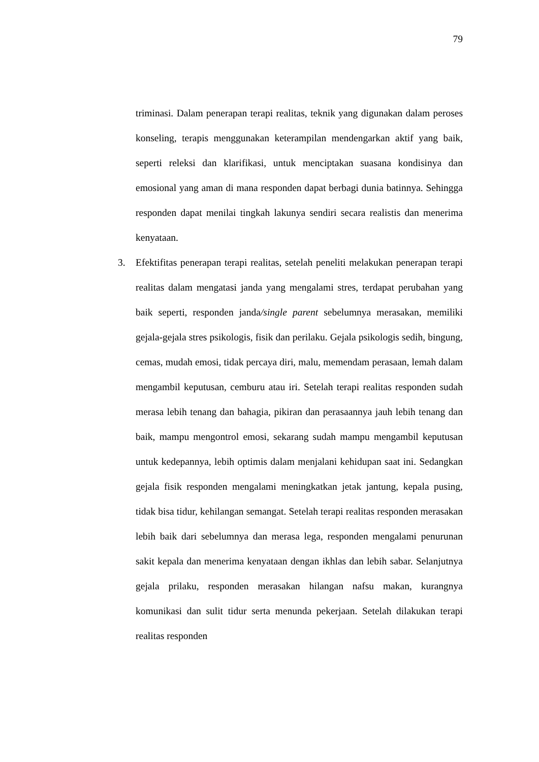79
triminasi. Dalam penerapan terapi realitas, teknik yang digunakan dalam peroses konseling, terapis menggunakan keterampilan mendengarkan aktif yang baik, seperti releksi dan klarifikasi, untuk menciptakan suasana kondisinya dan emosional yang aman di mana responden dapat berbagi dunia batinnya. Sehingga responden dapat menilai tingkah lakunya sendiri secara realistis dan menerima kenyataan.
3. Efektifitas penerapan terapi realitas, setelah peneliti melakukan penerapan terapi realitas dalam mengatasi janda yang mengalami stres, terdapat perubahan yang baik seperti, responden janda/single parent sebelumnya merasakan, memiliki gejala-gejala stres psikologis, fisik dan perilaku. Gejala psikologis sedih, bingung, cemas, mudah emosi, tidak percaya diri, malu, memendam perasaan, lemah dalam mengambil keputusan, cemburu atau iri. Setelah terapi realitas responden sudah merasa lebih tenang dan bahagia, pikiran dan perasaannya jauh lebih tenang dan baik, mampu mengontrol emosi, sekarang sudah mampu mengambil keputusan untuk kedepannya, lebih optimis dalam menjalani kehidupan saat ini. Sedangkan gejala fisik responden mengalami meningkatkan jetak jantung, kepala pusing, tidak bisa tidur, kehilangan semangat. Setelah terapi realitas responden merasakan lebih baik dari sebelumnya dan merasa lega, responden mengalami penurunan sakit kepala dan menerima kenyataan dengan ikhlas dan lebih sabar. Selanjutnya gejala prilaku, responden merasakan hilangan nafsu makan, kurangnya komunikasi dan sulit tidur serta menunda pekerjaan. Setelah dilakukan terapi realitas responden